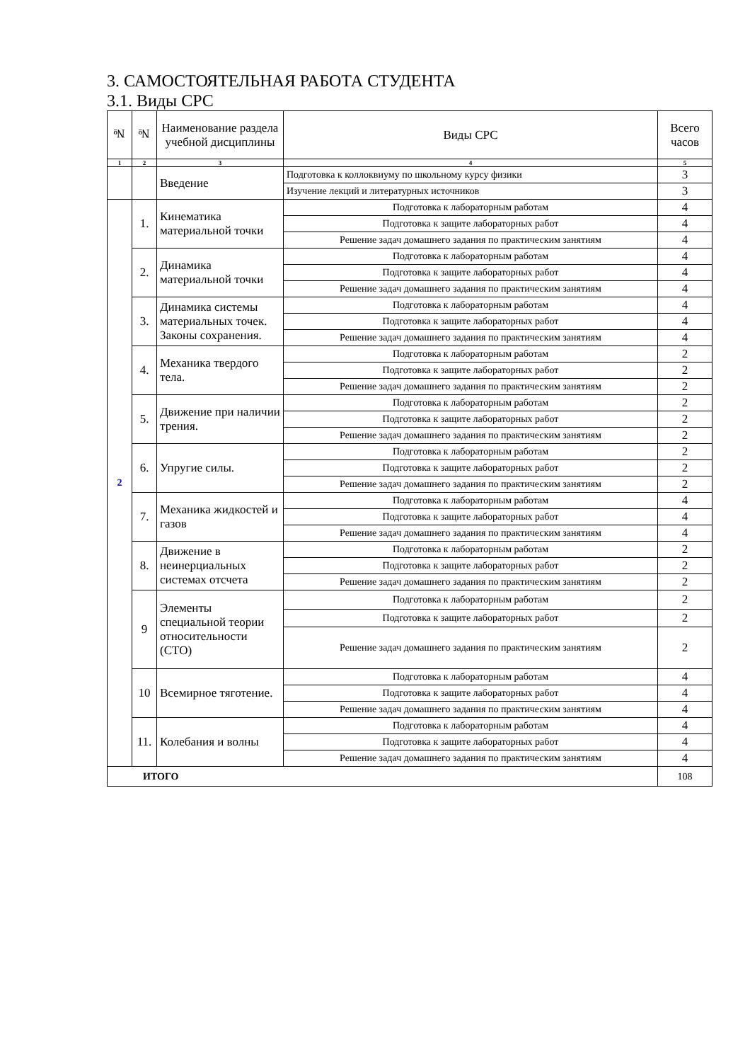3. САМОСТОЯТЕЛЬНАЯ РАБОТА СТУДЕНТА
3.1. Виды СРС
| № | № | Наименование раздела учебной дисциплины | Виды СРС | Всего часов |
| --- | --- | --- | --- | --- |
| 1 | 2 | 3 | 4 | 5 |
| | | Введение | Подготовка к коллоквиуму по школьному курсу физики | 3 |
| | | | Изучение лекций и литературных источников | 3 |
| 2 | 1. | Кинематика материальной точки | Подготовка к лабораторным работам | 4 |
| | | | Подготовка к защите лабораторных работ | 4 |
| | | | Решение задач домашнего задания по практическим занятиям | 4 |
| | 2. | Динамика материальной точки | Подготовка к лабораторным работам | 4 |
| | | | Подготовка к защите лабораторных работ | 4 |
| | | | Решение задач домашнего задания по практическим занятиям | 4 |
| | 3. | Динамика системы материальных точек. Законы сохранения. | Подготовка к лабораторным работам | 4 |
| | | | Подготовка к защите лабораторных работ | 4 |
| | | | Решение задач домашнего задания по практическим занятиям | 4 |
| | 4. | Механика твердого тела. | Подготовка к лабораторным работам | 2 |
| | | | Подготовка к защите лабораторных работ | 2 |
| | | | Решение задач домашнего задания по практическим занятиям | 2 |
| | 5. | Движение при наличии трения. | Подготовка к лабораторным работам | 2 |
| | | | Подготовка к защите лабораторных работ | 2 |
| | | | Решение задач домашнего задания по практическим занятиям | 2 |
| | 6. | Упругие силы. | Подготовка к лабораторным работам | 2 |
| | | | Подготовка к защите лабораторных работ | 2 |
| | | | Решение задач домашнего задания по практическим занятиям | 2 |
| | 7. | Механика жидкостей и газов | Подготовка к лабораторным работам | 4 |
| | | | Подготовка к защите лабораторных работ | 4 |
| | | | Решение задач домашнего задания по практическим занятиям | 4 |
| | 8. | Движение в неинерциальных системах отсчета | Подготовка к лабораторным работам | 2 |
| | | | Подготовка к защите лабораторных работ | 2 |
| | | | Решение задач домашнего задания по практическим занятиям | 2 |
| | 9 | Элементы специальной теории относительности (СТО) | Подготовка к лабораторным работам | 2 |
| | | | Подготовка к защите лабораторных работ | 2 |
| | | | Решение задач домашнего задания по практическим занятиям | 2 |
| | 10 | Всемирное тяготение. | Подготовка к лабораторным работам | 4 |
| | | | Подготовка к защите лабораторных работ | 4 |
| | | | Решение задач домашнего задания по практическим занятиям | 4 |
| | 11. | Колебания и волны | Подготовка к лабораторным работам | 4 |
| | | | Подготовка к защите лабораторных работ | 4 |
| | | | Решение задач домашнего задания по практическим занятиям | 4 |
| ИТОГО | | | | 108 |